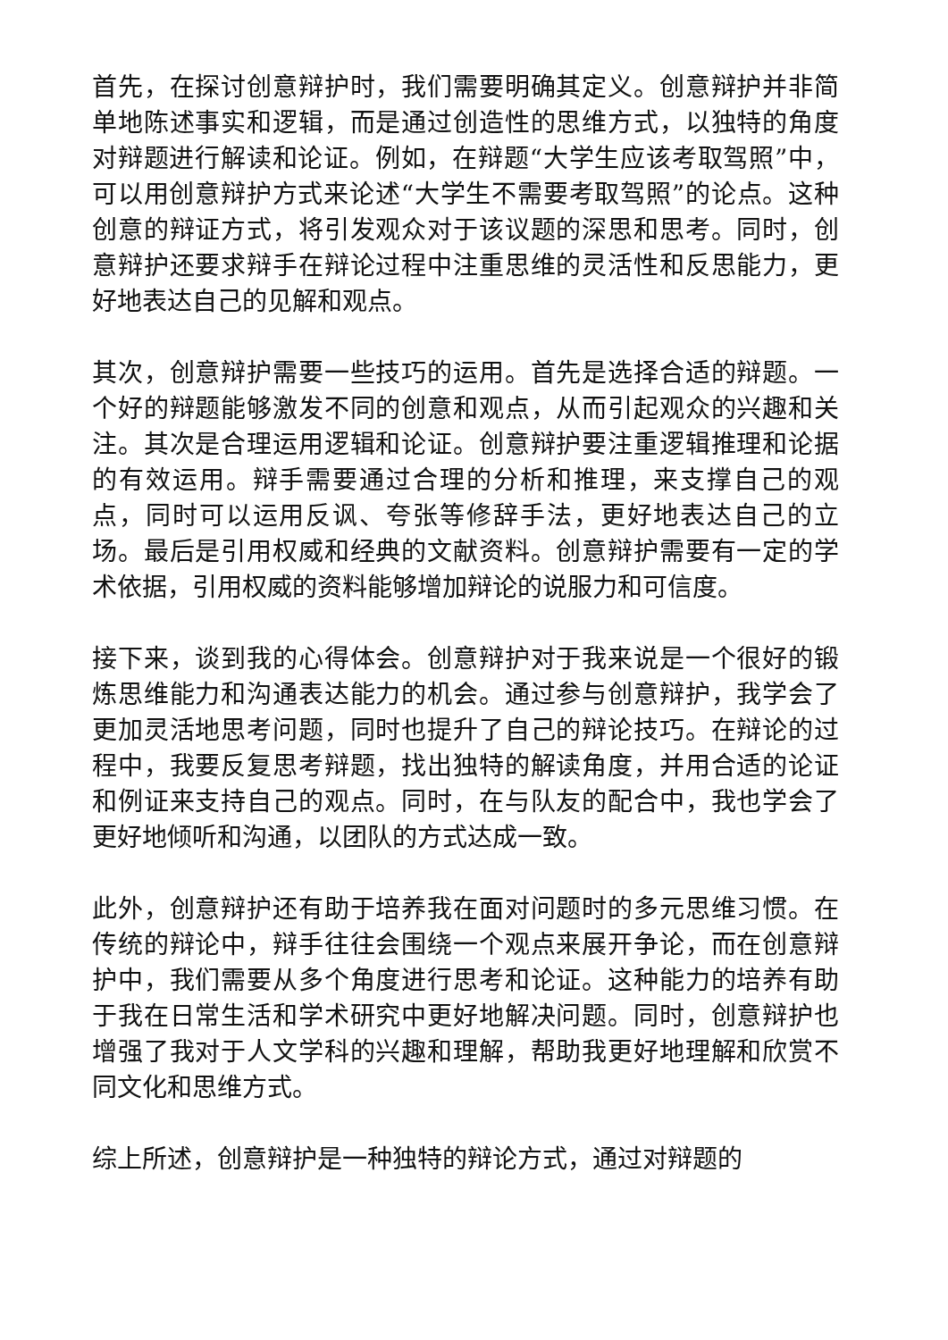首先，在探讨创意辩护时，我们需要明确其定义。创意辩护并非简单地陈述事实和逻辑，而是通过创造性的思维方式，以独特的角度对辩题进行解读和论证。例如，在辩题“大学生应该考取驾照”中，可以用创意辩护方式来论述“大学生不需要考取驾照”的论点。这种创意的辩证方式，将引发观众对于该议题的深思和思考。同时，创意辩护还要求辩手在辩论过程中注重思维的灵活性和反思能力，更好地表达自己的见解和观点。
其次，创意辩护需要一些技巧的运用。首先是选择合适的辩题。一个好的辩题能够激发不同的创意和观点，从而引起观众的兴趣和关注。其次是合理运用逻辑和论证。创意辩护要注重逻辑推理和论据的有效运用。辩手需要通过合理的分析和推理，来支撑自己的观点，同时可以运用反讽、夸张等修辞手法，更好地表达自己的立场。最后是引用权威和经典的文献资料。创意辩护需要有一定的学术依据，引用权威的资料能够增加辩论的说服力和可信度。
接下来，谈到我的心得体会。创意辩护对于我来说是一个很好的锻炼思维能力和沟通表达能力的机会。通过参与创意辩护，我学会了更加灵活地思考问题，同时也提升了自己的辩论技巧。在辩论的过程中，我要反复思考辩题，找出独特的解读角度，并用合适的论证和例证来支持自己的观点。同时，在与队友的配合中，我也学会了更好地倾听和沟通，以团队的方式达成一致。
此外，创意辩护还有助于培养我在面对问题时的多元思维习惯。在传统的辩论中，辩手往往会围绕一个观点来展开争论，而在创意辩护中，我们需要从多个角度进行思考和论证。这种能力的培养有助于我在日常生活和学术研究中更好地解决问题。同时，创意辩护也增强了我对于人文学科的兴趣和理解，帮助我更好地理解和欣赏不同文化和思维方式。
综上所述，创意辩护是一种独特的辩论方式，通过对辩题的